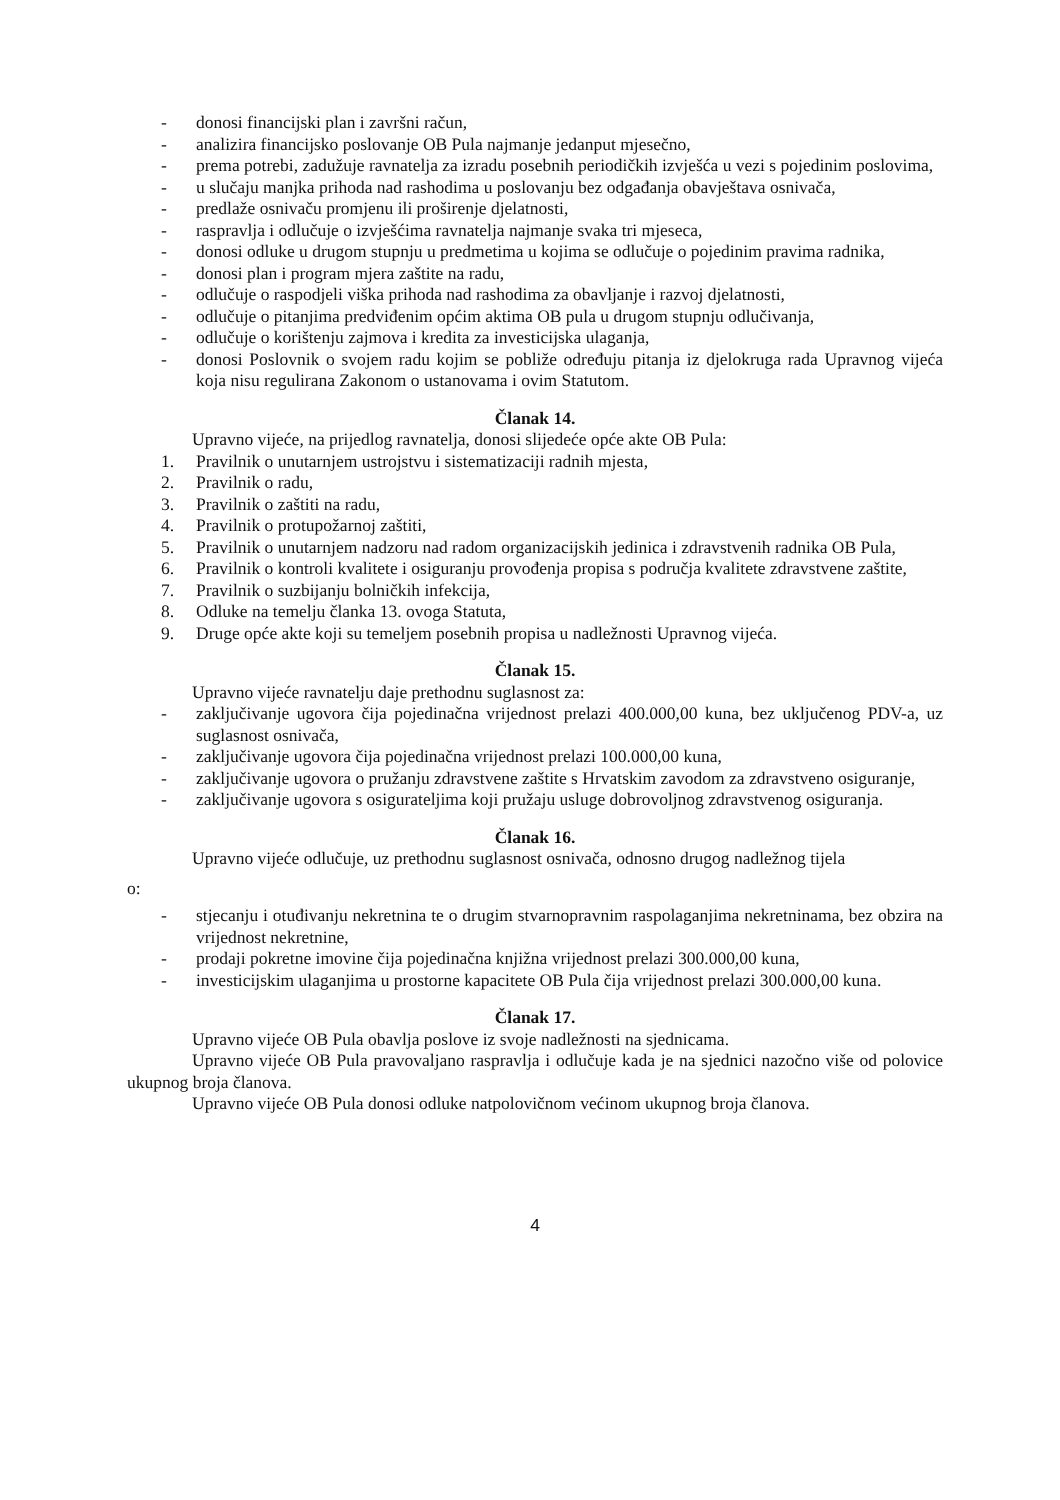- donosi financijski plan i završni račun,
- analizira financijsko poslovanje OB Pula najmanje jedanput mjesečno,
- prema potrebi, zadužuje ravnatelja za izradu posebnih periodičkih izvješća u vezi s pojedinim poslovima,
- u slučaju manjka prihoda nad rashodima u poslovanju bez odgađanja obavještava osnivača,
- predlaže osnivaču promjenu ili proširenje djelatnosti,
- raspravlja i odlučuje o izvješćima ravnatelja najmanje svaka tri mjeseca,
- donosi odluke u drugom stupnju u predmetima u kojima se odlučuje o pojedinim pravima radnika,
- donosi plan i program mjera zaštite na radu,
- odlučuje o raspodjeli viška prihoda nad rashodima za obavljanje i razvoj djelatnosti,
- odlučuje o pitanjima predviđenim općim aktima OB pula u drugom stupnju odlučivanja,
- odlučuje o korištenju zajmova i kredita za investicijska ulaganja,
- donosi Poslovnik o svojem radu kojim se pobliže određuju pitanja iz djelokruga rada Upravnog vijeća koja nisu regulirana Zakonom o ustanovama i ovim Statutom.
Članak 14.
Upravno vijeće, na prijedlog ravnatelja, donosi slijedeće opće akte OB Pula:
1. Pravilnik o unutarnjem ustrojstvu i sistematizaciji radnih mjesta,
2. Pravilnik o radu,
3. Pravilnik o zaštiti na radu,
4. Pravilnik o protupožarnoj zaštiti,
5. Pravilnik o unutarnjem nadzoru nad radom organizacijskih jedinica i zdravstvenih radnika OB Pula,
6. Pravilnik o kontroli kvalitete i osiguranju provođenja propisa s područja kvalitete zdravstvene zaštite,
7. Pravilnik o suzbijanju bolničkih infekcija,
8. Odluke na temelju članka 13. ovoga Statuta,
9. Druge opće akte koji su temeljem posebnih propisa u nadležnosti Upravnog vijeća.
Članak 15.
Upravno vijeće ravnatelju daje prethodnu suglasnost za:
- zaključivanje ugovora čija pojedinačna vrijednost prelazi 400.000,00 kuna, bez uključenog PDV-a, uz suglasnost osnivača,
- zaključivanje ugovora čija pojedinačna vrijednost prelazi 100.000,00 kuna,
- zaključivanje ugovora o pružanju zdravstvene zaštite s Hrvatskim zavodom za zdravstveno osiguranje,
- zaključivanje ugovora s osigurateljima koji pružaju usluge dobrovoljnog zdravstvenog osiguranja.
Članak 16.
Upravno vijeće odlučuje, uz prethodnu suglasnost osnivača, odnosno drugog nadležnog tijela
o:
- stjecanju i otuđivanju nekretnina te o drugim stvarnopravnim raspolaganjima nekretninama, bez obzira na vrijednost nekretnine,
- prodaji pokretne imovine čija pojedinačna knjižna vrijednost prelazi 300.000,00 kuna,
- investicijskim ulaganjima u prostorne kapacitete OB Pula čija vrijednost prelazi 300.000,00 kuna.
Članak 17.
Upravno vijeće OB Pula obavlja poslove iz svoje nadležnosti na sjednicama.
Upravno vijeće OB Pula pravovaljano raspravlja i odlučuje kada je na sjednici nazočno više od polovice ukupnog broja članova.
Upravno vijeće OB Pula donosi odluke natpolovičnom većinom ukupnog broja članova.
4